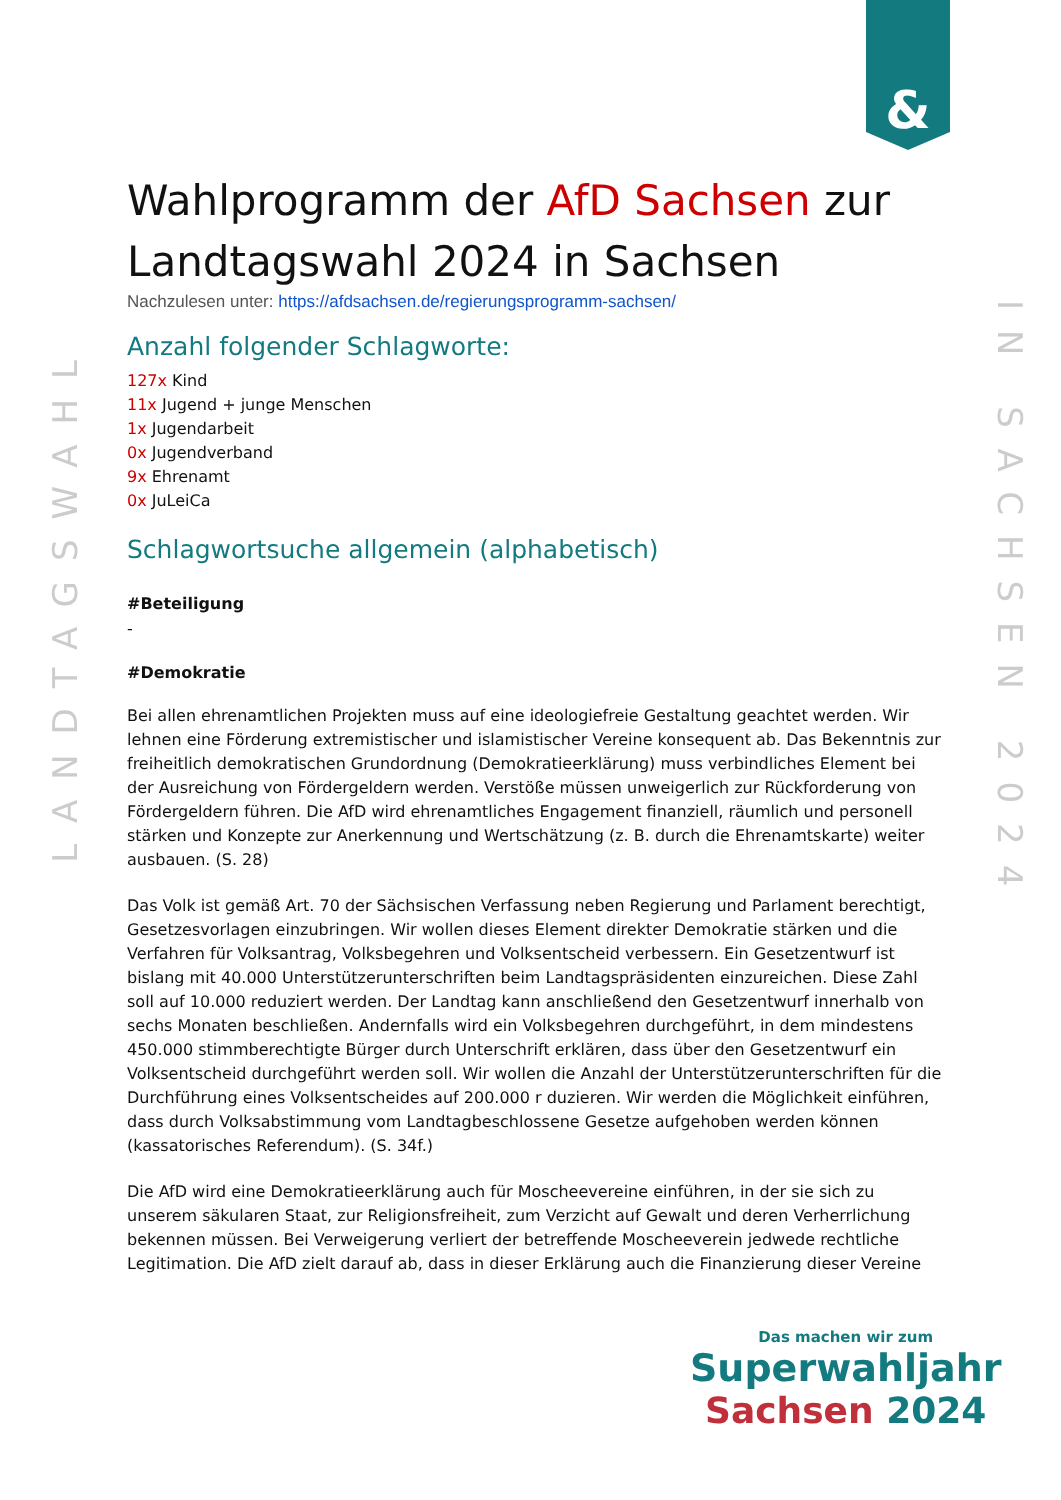&
LANDTAGSWAHL
IN SACHSEN 2024
Wahlprogramm der AfD Sachsen zur Landtagswahl 2024 in Sachsen
Nachzulesen unter: https://afdsachsen.de/regierungsprogramm-sachsen/
Anzahl folgender Schlagworte:
127x Kind
11x Jugend + junge Menschen
1x Jugendarbeit
0x Jugendverband
9x Ehrenamt
0x JuLeiCa
Schlagwortsuche allgemein (alphabetisch)
#Beteiligung
-
#Demokratie
Bei allen ehrenamtlichen Projekten muss auf eine ideologiefreie Gestaltung geachtet werden. Wir lehnen eine Förderung extremistischer und islamistischer Vereine konsequent ab. Das Bekenntnis zur freiheitlich demokratischen Grundordnung (Demokratieerklärung) muss verbindliches Element bei der Ausreichung von Fördergeldern werden. Verstöße müssen unweigerlich zur Rückforderung von Fördergeldern führen. Die AfD wird ehrenamtliches Engagement finanziell, räumlich und personell stärken und Konzepte zur Anerkennung und Wertschätzung (z. B. durch die Ehrenamtskarte) weiter ausbauen. (S. 28)
Das Volk ist gemäß Art. 70 der Sächsischen Verfassung neben Regierung und Parlament berechtigt, Gesetzesvorlagen einzubringen. Wir wollen dieses Element direkter Demokratie stärken und die Verfahren für Volksantrag, Volksbegehren und Volksentscheid verbessern. Ein Gesetzentwurf ist bislang mit 40.000 Unterstützerunterschriften beim Landtagspräsidenten einzureichen. Diese Zahl soll auf 10.000 reduziert werden. Der Landtag kann anschließend den Gesetzentwurf innerhalb von sechs Monaten beschließen. Andernfalls wird ein Volksbegehren durchgeführt, in dem mindestens 450.000 stimmberechtigte Bürger durch Unterschrift erklären, dass über den Gesetzentwurf ein Volksentscheid durchgeführt werden soll. Wir wollen die Anzahl der Unterstützerunterschriften für die Durchführung eines Volksentscheides auf 200.000 r duzieren. Wir werden die Möglichkeit einführen, dass durch Volksabstimmung vom Landtagbeschlossene Gesetze aufgehoben werden können (kassatorisches Referendum). (S. 34f.)
Die AfD wird eine Demokratieerklärung auch für Moscheevereine einführen, in der sie sich zu unserem säkularen Staat, zur Religionsfreiheit, zum Verzicht auf Gewalt und deren Verherrlichung bekennen müssen. Bei Verweigerung verliert der betreffende Moscheeverein jedwede rechtliche Legitimation. Die AfD zielt darauf ab, dass in dieser Erklärung auch die Finanzierung dieser Vereine
Das machen wir zum
Superwahljahr
Sachsen 2024